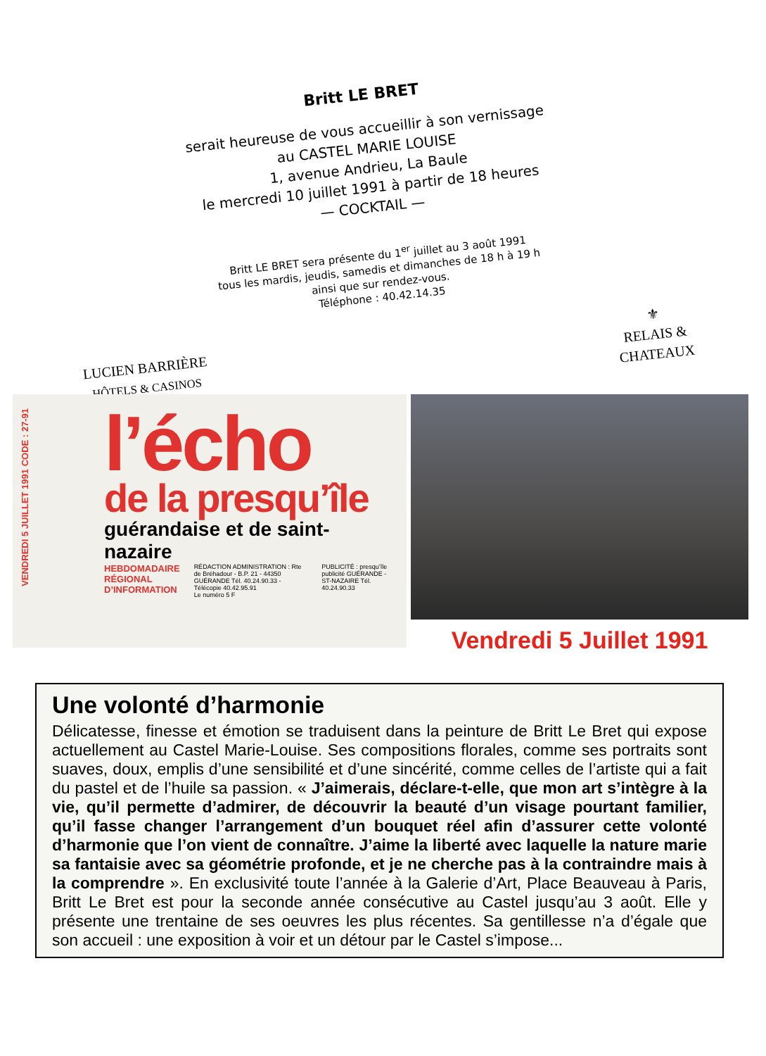Britt LE BRET
serait heureuse de vous accueillir à son vernissage
au CASTEL MARIE LOUISE
1, avenue Andrieu, La Baule
le mercredi 10 juillet 1991 à partir de 18 heures
— COCKTAIL —
Britt LE BRET sera présente du 1<sup>er</sup> juillet au 3 août 1991
tous les mardis, jeudis, samedis et dimanches de 18 h à 19 h
ainsi que sur rendez-vous.
Téléphone : 40.42.14.35
LUCIEN BARRIÈRE
HÔTELS & CASINOS
⚜
RELAIS &
CHATEAUX
VENDREDI 5 JUILLET 1991 CODE : 27-91
l’écho
de la presqu’île
guérandaise et de saint-nazaire
HEBDOMADAIRE RÉGIONAL D’INFORMATION
RÉDACTION ADMINISTRATION : Rte de Bréhadour - B.P. 21 - 44350 GUÉRANDE Tél. 40.24.90.33 - Télécopie 40.42.95.91
Le numéro 5 F
PUBLICITÉ : presqu’île publicité GUÉRANDE - ST-NAZAIRE Tél. 40.24.90.33
Vendredi 5 Juillet 1991
Une volonté d’harmonie
Délicatesse, finesse et émotion se traduisent dans la peinture de Britt Le Bret qui expose actuellement au Castel Marie-Louise. Ses compositions florales, comme ses portraits sont suaves, doux, emplis d’une sensibilité et d’une sincérité, comme celles de l’artiste qui a fait du pastel et de l’huile sa passion. « J’aimerais, déclare-t-elle, que mon art s’intègre à la vie, qu’il permette d’admirer, de découvrir la beauté d’un visage pourtant familier, qu’il fasse changer l’arrangement d’un bouquet réel afin d’assurer cette volonté d’harmonie que l’on vient de connaître. J’aime la liberté avec laquelle la nature marie sa fantaisie avec sa géométrie profonde, et je ne cherche pas à la contraindre mais à la comprendre ». En exclusivité toute l’année à la Galerie d’Art, Place Beauveau à Paris, Britt Le Bret est pour la seconde année consécutive au Castel jusqu’au 3 août. Elle y présente une trentaine de ses oeuvres les plus récentes. Sa gentillesse n’a d’égale que son accueil : une exposition à voir et un détour par le Castel s’impose...